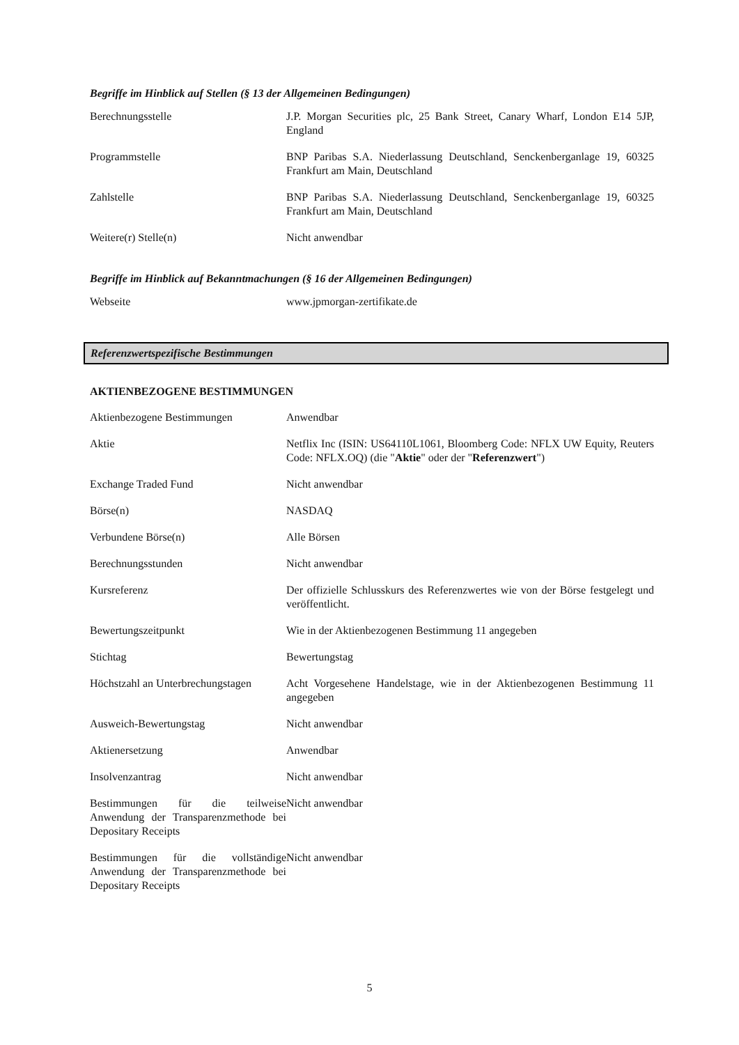Begriffe im Hinblick auf Stellen (§ 13 der Allgemeinen Bedingungen)
| Berechnungsstelle | J.P. Morgan Securities plc, 25 Bank Street, Canary Wharf, London E14 5JP, England |
| Programmstelle | BNP Paribas S.A. Niederlassung Deutschland, Senckenberganlage 19, 60325 Frankfurt am Main, Deutschland |
| Zahlstelle | BNP Paribas S.A. Niederlassung Deutschland, Senckenberganlage 19, 60325 Frankfurt am Main, Deutschland |
| Weitere(r) Stelle(n) | Nicht anwendbar |
Begriffe im Hinblick auf Bekanntmachungen (§ 16 der Allgemeinen Bedingungen)
| Webseite | www.jpmorgan-zertifikate.de |
Referenzwertspezifische Bestimmungen
AKTIENBEZOGENE BESTIMMUNGEN
| Aktienbezogene Bestimmungen | Anwendbar |
| Aktie | Netflix Inc (ISIN: US64110L1061, Bloomberg Code: NFLX UW Equity, Reuters Code: NFLX.OQ) (die " Aktie " oder der " Referenzwert ") |
| Exchange Traded Fund | Nicht anwendbar |
| Börse(n) | NASDAQ |
| Verbundene Börse(n) | Alle Börsen |
| Berechnungsstunden | Nicht anwendbar |
| Kursreferenz | Der offizielle Schlusskurs des Referenzwertes wie von der Börse festgelegt und veröffentlicht. |
| Bewertungszeitpunkt | Wie in der Aktienbezogenen Bestimmung 11 angegeben |
| Stichtag | Bewertungstag |
| Höchstzahl an Unterbrechungstagen | Acht Vorgesehene Handelstage, wie in der Aktienbezogenen Bestimmung 11 angegeben |
| Ausweich-Bewertungstag | Nicht anwendbar |
| Aktienersetzung | Anwendbar |
| Insolvenzantrag | Nicht anwendbar |
| Bestimmungen für die teilweise Anwendung der Transparenzmethode bei Depositary Receipts | Nicht anwendbar |
| Bestimmungen für die vollständige Anwendung der Transparenzmethode bei Depositary Receipts | Nicht anwendbar |
5